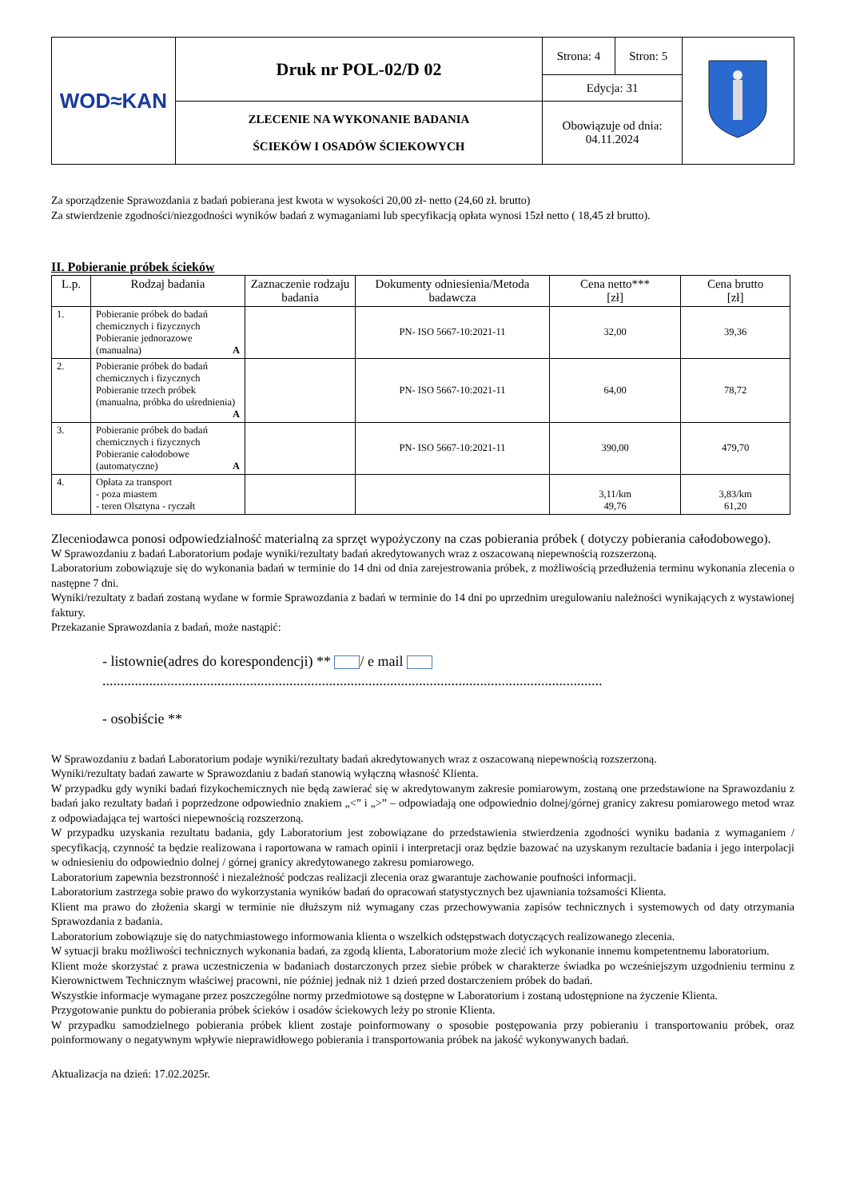| WOD≈KAN | Druk nr POL-02/D 02 | Strona: 4 | Stron: 5 | |
| | | Edycja: 31 | | |
| | ZLECENIE NA WYKONANIE BADANIA ŚCIEKÓW I OSADÓW ŚCIEKOWYCH | Obowiązuje od dnia: 04.11.2024 | | |
Za sporządzenie Sprawozdania z badań pobierana jest kwota w wysokości 20,00 zł- netto (24,60 zł. brutto)
Za stwierdzenie zgodności/niezgodności wyników badań z wymaganiami lub specyfikacją opłata wynosi 15zł netto ( 18,45 zł brutto).
II. Pobieranie próbek ścieków
| L.p. | Rodzaj badania | Zaznaczenie rodzaju badania | Dokumenty odniesienia/Metoda badawcza | Cena netto*** [zł] | Cena brutto [zł] |
| --- | --- | --- | --- | --- | --- |
| 1. | Pobieranie próbek do badań chemicznych i fizycznych Pobieranie jednorazowe (manualna) A | | PN- ISO 5667-10:2021-11 | 32,00 | 39,36 |
| 2. | Pobieranie próbek do badań chemicznych i fizycznych Pobieranie trzech próbek (manualna, próbka do uśrednienia) A | | PN- ISO 5667-10:2021-11 | 64,00 | 78,72 |
| 3. | Pobieranie próbek do badań chemicznych i fizycznych Pobieranie całodobowe (automatyczne) A | | PN- ISO 5667-10:2021-11 | 390,00 | 479,70 |
| 4. | Opłata za transport - poza miastem - teren Olsztyna - ryczałt | | | 3,11/km 49,76 | 3,83/km 61,20 |
Zleceniodawca ponosi odpowiedzialność materialną za sprzęt wypożyczony na czas pobierania próbek ( dotyczy pobierania całodobowego).
W Sprawozdaniu z badań Laboratorium podaje wyniki/rezultaty badań akredytowanych wraz z oszacowaną niepewnością rozszerzoną.
Laboratorium zobowiązuje się do wykonania badań w terminie do 14 dni od dnia zarejestrowania próbek, z możliwością przedłużenia terminu wykonania zlecenia o następne 7 dni.
Wyniki/rezultaty z badań zostaną wydane w formie Sprawozdania z badań w terminie do 14 dni po uprzednim uregulowaniu należności wynikających z wystawionej faktury.
Przekazanie Sprawozdania z badań, może nastąpić:
- listownie(adres do korespondencji) ** / e mail
...........................................................................................................................................
- osobiście **
W Sprawozdaniu z badań Laboratorium podaje wyniki/rezultaty badań akredytowanych wraz z oszacowaną niepewnością rozszerzoną.
Wyniki/rezultaty badań zawarte w Sprawozdaniu z badań stanowią wyłączną własność Klienta.
W przypadku gdy wyniki badań fizykochemicznych nie będą zawierać się w akredytowanym zakresie pomiarowym, zostaną one przedstawione na Sprawozdaniu z badań jako rezultaty badań i poprzedzone odpowiednio znakiem „<” i „>” – odpowiadają one odpowiednio dolnej/górnej granicy zakresu pomiarowego metod wraz z odpowiadająca tej wartości niepewnością rozszerzoną.
W przypadku uzyskania rezultatu badania, gdy Laboratorium jest zobowiązane do przedstawienia stwierdzenia zgodności wyniku badania z wymaganiem / specyfikacją, czynność ta będzie realizowana i raportowana w ramach opinii i interpretacji oraz będzie bazować na uzyskanym rezultacie badania i jego interpolacji w odniesieniu do odpowiednio dolnej / górnej granicy akredytowanego zakresu pomiarowego.
Laboratorium zapewnia bezstronność i niezależność podczas realizacji zlecenia oraz gwarantuje zachowanie poufności informacji.
Laboratorium zastrzega sobie prawo do wykorzystania wyników badań do opracowań statystycznych bez ujawniania tożsamości Klienta.
Klient ma prawo do złożenia skargi w terminie nie dłuższym niż wymagany czas przechowywania zapisów technicznych i systemowych od daty otrzymania Sprawozdania z badania.
Laboratorium zobowiązuje się do natychmiastowego informowania klienta o wszelkich odstępstwach dotyczących realizowanego zlecenia.
W sytuacji braku możliwości technicznych wykonania badań, za zgodą klienta, Laboratorium może zlecić ich wykonanie innemu kompetentnemu laboratorium.
Klient może skorzystać z prawa uczestniczenia w badaniach dostarczonych przez siebie próbek w charakterze świadka po wcześniejszym uzgodnieniu terminu z Kierownictwem Technicznym właściwej pracowni, nie później jednak niż 1 dzień przed dostarczeniem próbek do badań.
Wszystkie informacje wymagane przez poszczególne normy przedmiotowe są dostępne w Laboratorium i zostaną udostępnione na życzenie Klienta.
Przygotowanie punktu do pobierania próbek ścieków i osadów ściekowych leży po stronie Klienta.
W przypadku samodzielnego pobierania próbek klient zostaje poinformowany o sposobie postępowania przy pobieraniu i transportowaniu próbek, oraz poinformowany o negatywnym wpływie nieprawidłowego pobierania i transportowania próbek na jakość wykonywanych badań.
Aktualizacja na dzień: 17.02.2025r.